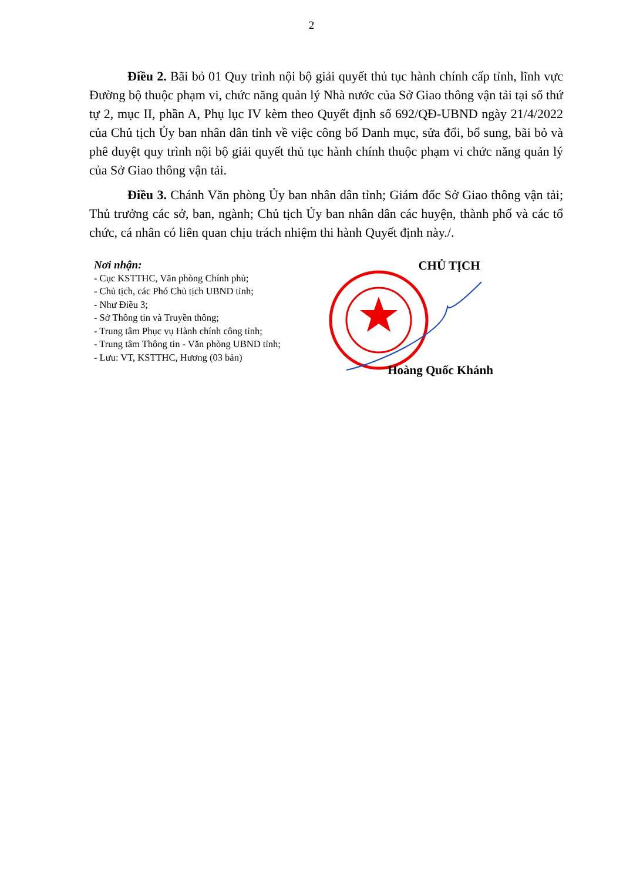2
Điều 2. Bãi bỏ 01 Quy trình nội bộ giải quyết thủ tục hành chính cấp tỉnh, lĩnh vực Đường bộ thuộc phạm vi, chức năng quản lý Nhà nước của Sở Giao thông vận tải tại số thứ tự 2, mục II, phần A, Phụ lục IV kèm theo Quyết định số 692/QĐ-UBND ngày 21/4/2022 của Chủ tịch Ủy ban nhân dân tỉnh về việc công bố Danh mục, sửa đổi, bổ sung, bãi bỏ và phê duyệt quy trình nội bộ giải quyết thủ tục hành chính thuộc phạm vi chức năng quản lý của Sở Giao thông vận tải.
Điều 3. Chánh Văn phòng Ủy ban nhân dân tỉnh; Giám đốc Sở Giao thông vận tải; Thủ trưởng các sở, ban, ngành; Chủ tịch Ủy ban nhân dân các huyện, thành phố và các tổ chức, cá nhân có liên quan chịu trách nhiệm thi hành Quyết định này./.
Nơi nhận:
- Cục KSTTHC, Văn phòng Chính phủ;
- Chủ tịch, các Phó Chủ tịch UBND tỉnh;
- Như Điều 3;
- Sở Thông tin và Truyền thông;
- Trung tâm Phục vụ Hành chính công tỉnh;
- Trung tâm Thông tin - Văn phòng UBND tỉnh;
- Lưu: VT, KSTTHC, Hương (03 bản)
CHỦ TỊCH
Hoàng Quốc Khánh